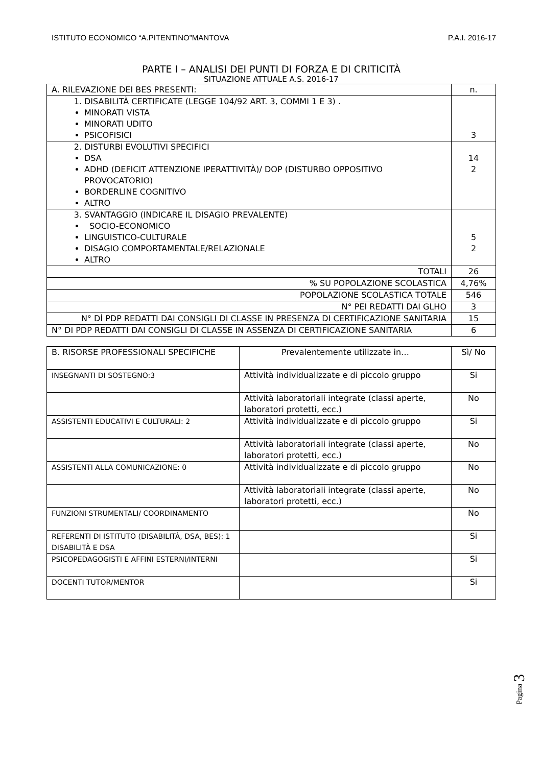ISTITUTO ECONOMICO “A.PITENTINO”MANTOVA P.A.I. 2016-17
PARTE I – ANALISI DEI PUNTI DI FORZA E DI CRITICITÀ
SITUAZIONE ATTUALE A.S. 2016-17
| A. RILEVAZIONE DEI BES PRESENTI: | n. |
| 1. DISABILITÀ CERTIFICATE (LEGGE 104/92 ART. 3, COMMI 1 E 3) . MINORATI VISTA MINORATI UDITO PSICOFISICI | 3 |
| 2. DISTURBI EVOLUTIVI SPECIFICI DSA ADHD (DEFICIT ATTENZIONE IPERATTIVITÀ)/ DOP (DISTURBO OPPOSITIVO PROVOCATORIO) BORDERLINE COGNITIVO ALTRO | 14 2 |
| 3. SVANTAGGIO (INDICARE IL DISAGIO PREVALENTE) SOCIO-ECONOMICO LINGUISTICO-CULTURALE DISAGIO COMPORTAMENTALE/RELAZIONALE ALTRO | 5 2 |
| TOTALI | 26 |
| % SU POPOLAZIONE SCOLASTICA | 4,76% |
| POPOLAZIONE SCOLASTICA TOTALE | 546 |
| N° PEI REDATTI DAI GLHO | 3 |
| N° DÌ PDP REDATTI DAI CONSIGLI DI CLASSE IN PRESENZA DI CERTIFICAZIONE SANITARIA | 15 |
| N° DI PDP REDATTI DAI CONSIGLI DI CLASSE IN ASSENZA DI CERTIFICAZIONE SANITARIA | 6 |
| B. RISORSE PROFESSIONALI SPECIFICHE | Prevalentemente utilizzate in… | Sì/ No |
| INSEGNANTI DI SOSTEGNO:3 | Attività individualizzate e di piccolo gruppo | Si |
| | Attività laboratoriali integrate (classi aperte, laboratori protetti, ecc.) | No |
| ASSISTENTI EDUCATIVI E CULTURALI: 2 | Attività individualizzate e di piccolo gruppo | Si |
| | Attività laboratoriali integrate (classi aperte, laboratori protetti, ecc.) | No |
| ASSISTENTI ALLA COMUNICAZIONE: 0 | Attività individualizzate e di piccolo gruppo | No |
| | Attività laboratoriali integrate (classi aperte, laboratori protetti, ecc.) | No |
| FUNZIONI STRUMENTALI/ COORDINAMENTO | | No |
| REFERENTI DI ISTITUTO (DISABILITÀ, DSA, BES): 1 DISABILITÀ E DSA | | Si |
| PSICOPEDAGOGISTI E AFFINI ESTERNI/INTERNI | | Si |
| DOCENTI TUTOR/MENTOR | | Si |
Pagina 3